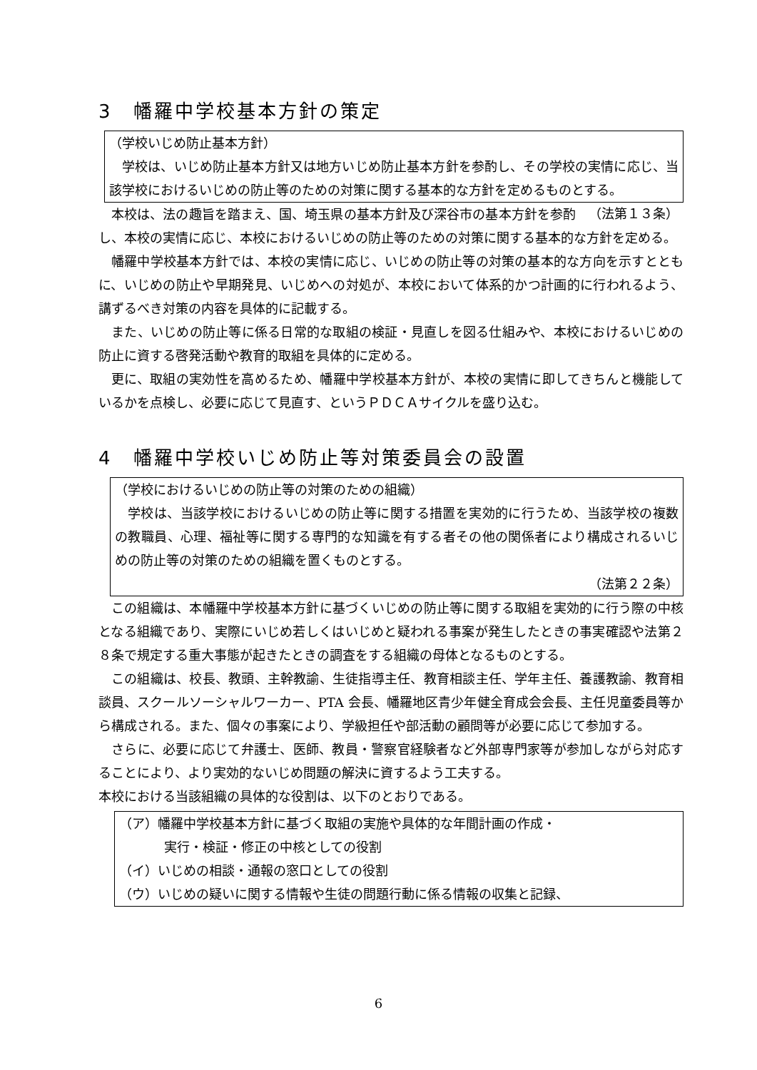3　幡羅中学校基本方針の策定
（学校いじめ防止基本方針）
学校は、いじめ防止基本方針又は地方いじめ防止基本方針を参酌し、その学校の実情に応じ、当該学校におけるいじめの防止等のための対策に関する基本的な方針を定めるものとする。 （法第１３条）
本校は、法の趣旨を踏まえ、国、埼玉県の基本方針及び深谷市の基本方針を参酌し、本校の実情に応じ、本校におけるいじめの防止等のための対策に関する基本的な方針を定める。
幡羅中学校基本方針では、本校の実情に応じ、いじめの防止等の対策の基本的な方向を示すとともに、いじめの防止や早期発見、いじめへの対処が、本校において体系的かつ計画的に行われるよう、講ずるべき対策の内容を具体的に記載する。
また、いじめの防止等に係る日常的な取組の検証・見直しを図る仕組みや、本校におけるいじめの防止に資する啓発活動や教育的取組を具体的に定める。
更に、取組の実効性を高めるため、幡羅中学校基本方針が、本校の実情に即してきちんと機能しているかを点検し、必要に応じて見直す、というＰＤＣＡサイクルを盛り込む。
4　幡羅中学校いじめ防止等対策委員会の設置
（学校におけるいじめの防止等の対策のための組織）
学校は、当該学校におけるいじめの防止等に関する措置を実効的に行うため、当該学校の複数の教職員、心理、福祉等に関する専門的な知識を有する者その他の関係者により構成されるいじめの防止等の対策のための組織を置くものとする。
（法第２２条）
この組織は、本幡羅中学校基本方針に基づくいじめの防止等に関する取組を実効的に行う際の中核となる組織であり、実際にいじめ若しくはいじめと疑われる事案が発生したときの事実確認や法第２８条で規定する重大事態が起きたときの調査をする組織の母体となるものとする。
この組織は、校長、教頭、主幹教諭、生徒指導主任、教育相談主任、学年主任、養護教諭、教育相談員、スクールソーシャルワーカー、PTA 会長、幡羅地区青少年健全育成会会長、主任児童委員等から構成される。また、個々の事案により、学級担任や部活動の顧問等が必要に応じて参加する。
さらに、必要に応じて弁護士、医師、教員・警察官経験者など外部専門家等が参加しながら対応することにより、より実効的ないじめ問題の解決に資するよう工夫する。
本校における当該組織の具体的な役割は、以下のとおりである。
（ア）幡羅中学校基本方針に基づく取組の実施や具体的な年間計画の作成・
実行・検証・修正の中核としての役割
（イ）いじめの相談・通報の窓口としての役割
（ウ）いじめの疑いに関する情報や生徒の問題行動に係る情報の収集と記録、
6